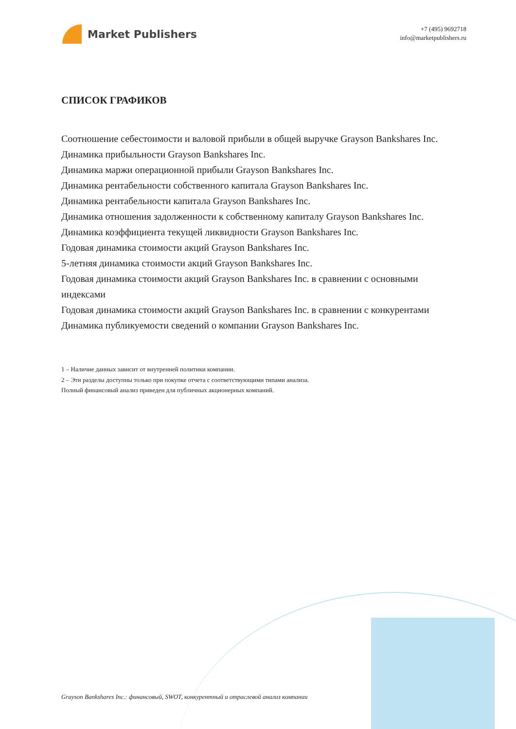Market Publishers
+7 (495) 9692718
info@marketpublishers.ru
СПИСОК ГРАФИКОВ
Соотношение себестоимости и валовой прибыли в общей выручке Grayson Bankshares Inc.
Динамика прибыльности Grayson Bankshares Inc.
Динамика маржи операционной прибыли Grayson Bankshares Inc.
Динамика рентабельности собственного капитала Grayson Bankshares Inc.
Динамика рентабельности капитала Grayson Bankshares Inc.
Динамика отношения задолженности к собственному капиталу Grayson Bankshares Inc.
Динамика коэффициента текущей ликвидности Grayson Bankshares Inc.
Годовая динамика стоимости акций Grayson Bankshares Inc.
5-летняя динамика стоимости акций Grayson Bankshares Inc.
Годовая динамика стоимости акций Grayson Bankshares Inc. в сравнении с основными индексами
Годовая динамика стоимости акций Grayson Bankshares Inc. в сравнении с конкурентами
Динамика публикуемости сведений о компании Grayson Bankshares Inc.
1 – Наличие данных зависит от внутренней политики компании.
2 – Эти разделы доступны только при покупке отчета с соответствующими типами анализа.
Полный финансовый анализ приведен для публичных акционерных компаний.
Grayson Bankshares Inc.: финансовый, SWOT, конкурентный и отраслевой анализ компании